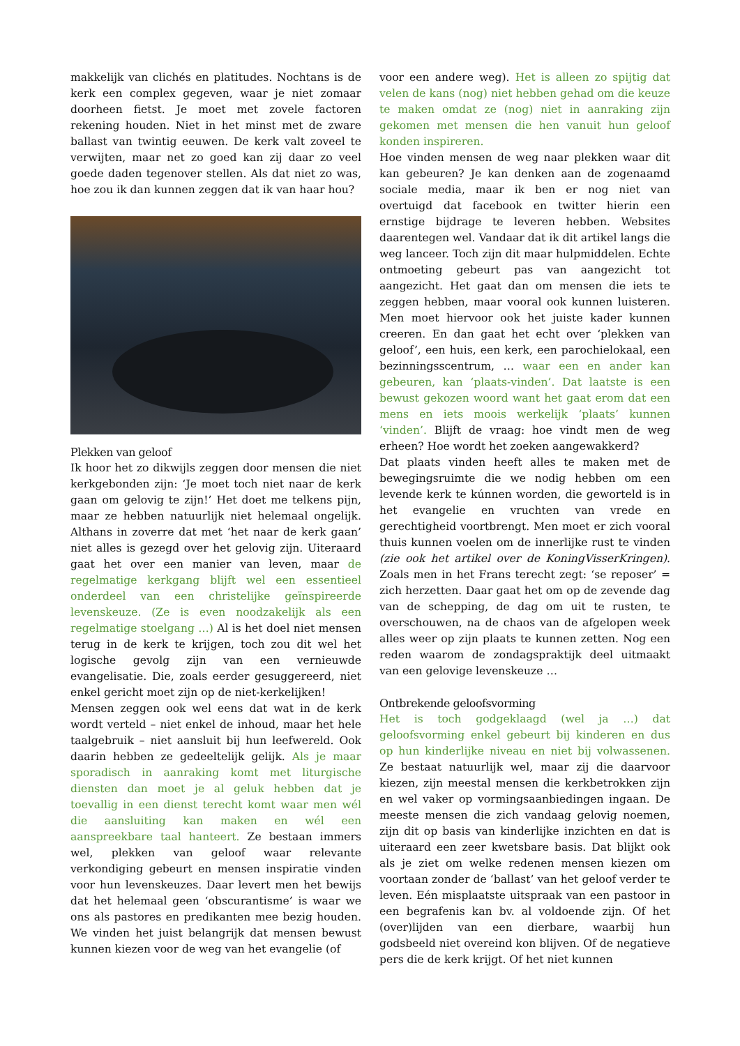makkelijk van clichés en platitudes. Nochtans is de kerk een complex gegeven, waar je niet zomaar doorheen fietst. Je moet met zovele factoren rekening houden. Niet in het minst met de zware ballast van twintig eeuwen. De kerk valt zoveel te verwijten, maar net zo goed kan zij daar zo veel goede daden tegenover stellen. Als dat niet zo was, hoe zou ik dan kunnen zeggen dat ik van haar hou?
Plekken van geloof
Ik hoor het zo dikwijls zeggen door mensen die niet kerkgebonden zijn: ‘Je moet toch niet naar de kerk gaan om gelovig te zijn!’ Het doet me telkens pijn, maar ze hebben natuurlijk niet helemaal ongelijk. Althans in zoverre dat met ‘het naar de kerk gaan’ niet alles is gezegd over het gelovig zijn. Uiteraard gaat het over een manier van leven, maar de regelmatige kerkgang blijft wel een essentieel onderdeel van een christelijke geïnspireerde levenskeuze. (Ze is even noodzakelijk als een regelmatige stoelgang …) Al is het doel niet mensen terug in de kerk te krijgen, toch zou dit wel het logische gevolg zijn van een vernieuwde evangelisatie. Die, zoals eerder gesuggereerd, niet enkel gericht moet zijn op de niet-kerkelijken!
Mensen zeggen ook wel eens dat wat in de kerk wordt verteld – niet enkel de inhoud, maar het hele taalgebruik – niet aansluit bij hun leefwereld. Ook daarin hebben ze gedeeltelijk gelijk. Als je maar sporadisch in aanraking komt met liturgische diensten dan moet je al geluk hebben dat je toevallig in een dienst terecht komt waar men wél die aansluiting kan maken en wél een aanspreekbare taal hanteert. Ze bestaan immers wel, plekken van geloof waar relevante verkondiging gebeurt en mensen inspiratie vinden voor hun levenskeuzes. Daar levert men het bewijs dat het helemaal geen ‘obscurantisme’ is waar we ons als pastores en predikanten mee bezig houden. We vinden het juist belangrijk dat mensen bewust kunnen kiezen voor de weg van het evangelie (of
voor een andere weg). Het is alleen zo spijtig dat velen de kans (nog) niet hebben gehad om die keuze te maken omdat ze (nog) niet in aanraking zijn gekomen met mensen die hen vanuit hun geloof konden inspireren.
Hoe vinden mensen de weg naar plekken waar dit kan gebeuren? Je kan denken aan de zogenaamd sociale media, maar ik ben er nog niet van overtuigd dat facebook en twitter hierin een ernstige bijdrage te leveren hebben. Websites daarentegen wel. Vandaar dat ik dit artikel langs die weg lanceer. Toch zijn dit maar hulpmiddelen. Echte ontmoeting gebeurt pas van aangezicht tot aangezicht. Het gaat dan om mensen die iets te zeggen hebben, maar vooral ook kunnen luisteren. Men moet hiervoor ook het juiste kader kunnen creeren. En dan gaat het echt over ‘plekken van geloof’, een huis, een kerk, een parochielokaal, een bezinningsscentrum, … waar een en ander kan gebeuren, kan ‘plaats-vinden’. Dat laatste is een bewust gekozen woord want het gaat erom dat een mens en iets moois werkelijk ‘plaats’ kunnen ‘vinden’. Blijft de vraag: hoe vindt men de weg erheen? Hoe wordt het zoeken aangewakkerd?
Dat plaats vinden heeft alles te maken met de bewegingsruimte die we nodig hebben om een levende kerk te kúnnen worden, die geworteld is in het evangelie en vruchten van vrede en gerechtigheid voortbrengt. Men moet er zich vooral thuis kunnen voelen om de innerlijke rust te vinden (zie ook het artikel over de KoningVisserKringen). Zoals men in het Frans terecht zegt: ‘se reposer’ = zich herzetten. Daar gaat het om op de zevende dag van de schepping, de dag om uit te rusten, te overschouwen, na de chaos van de afgelopen week alles weer op zijn plaats te kunnen zetten. Nog een reden waarom de zondagspraktijk deel uitmaakt van een gelovige levenskeuze …
Ontbrekende geloofsvorming
Het is toch godgeklaagd (wel ja …) dat geloofsvorming enkel gebeurt bij kinderen en dus op hun kinderlijke niveau en niet bij volwassenen. Ze bestaat natuurlijk wel, maar zij die daarvoor kiezen, zijn meestal mensen die kerkbetrokken zijn en wel vaker op vormingsaanbiedingen ingaan. De meeste mensen die zich vandaag gelovig noemen, zijn dit op basis van kinderlijke inzichten en dat is uiteraard een zeer kwetsbare basis. Dat blijkt ook als je ziet om welke redenen mensen kiezen om voortaan zonder de ‘ballast’ van het geloof verder te leven. Eén misplaatste uitspraak van een pastoor in een begrafenis kan bv. al voldoende zijn. Of het (over)lijden van een dierbare, waarbij hun godsbeeld niet overeind kon blijven. Of de negatieve pers die de kerk krijgt. Of het niet kunnen